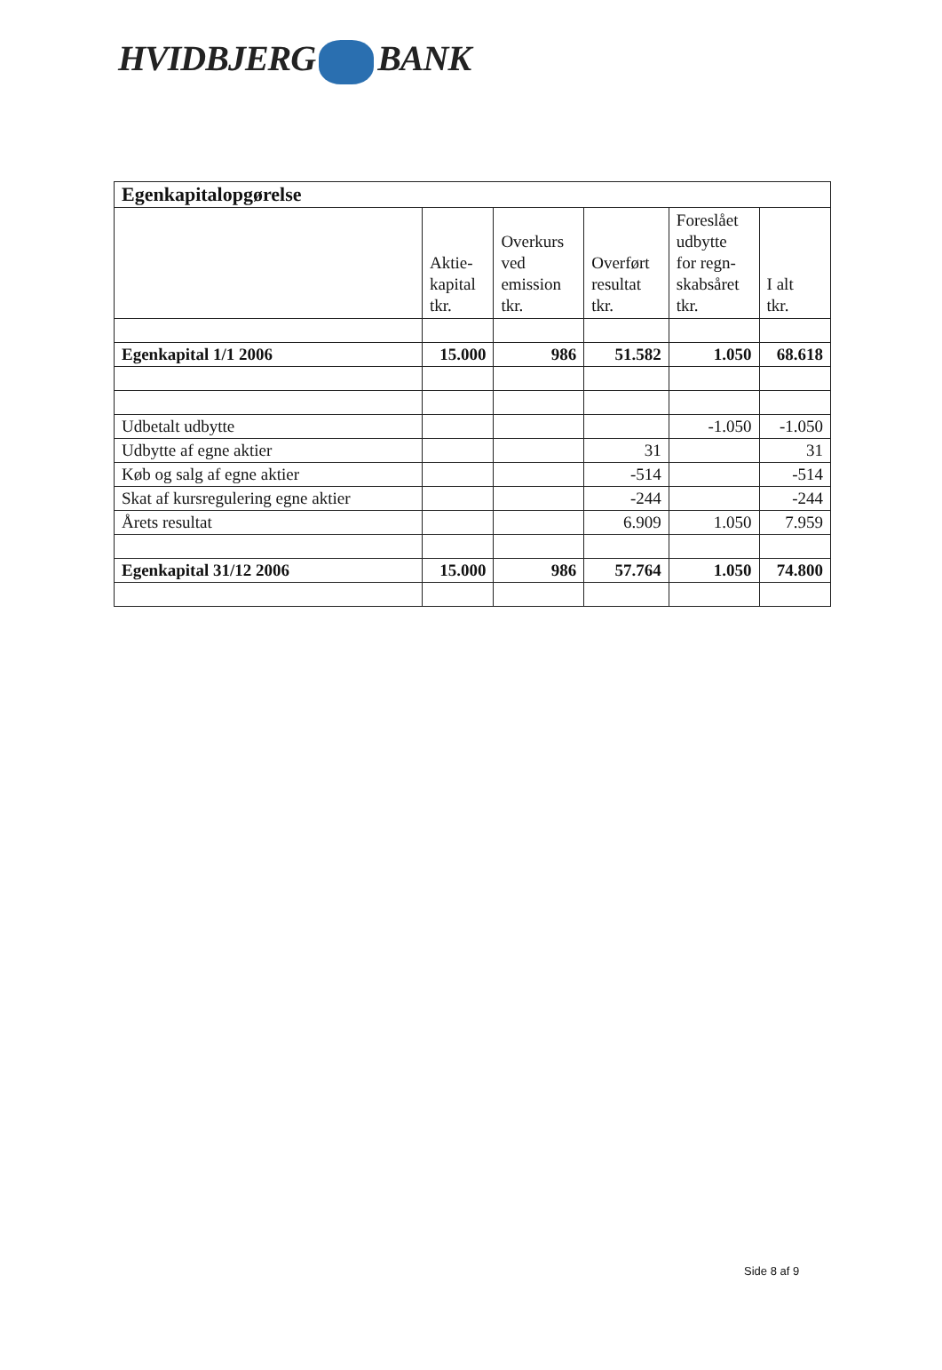HVIDBJERG BANK
| Egenkapitalopgørelse | | | | | |
| --- | --- | --- | --- | --- | --- |
| | Aktie- kapital tkr. | Overkurs ved emission tkr. | Overført resultat tkr. | Foreslået udbytte for regn- skabsåret tkr. | I alt tkr. |
| Egenkapital 1/1 2006 | 15.000 | 986 | 51.582 | 1.050 | 68.618 |
| Udbetalt udbytte | | | | -1.050 | -1.050 |
| Udbytte af egne aktier | | | 31 | | 31 |
| Køb og salg af egne aktier | | | -514 | | -514 |
| Skat af kursregulering egne aktier | | | -244 | | -244 |
| Årets resultat | | | 6.909 | 1.050 | 7.959 |
| Egenkapital 31/12 2006 | 15.000 | 986 | 57.764 | 1.050 | 74.800 |
Side 8 af 9